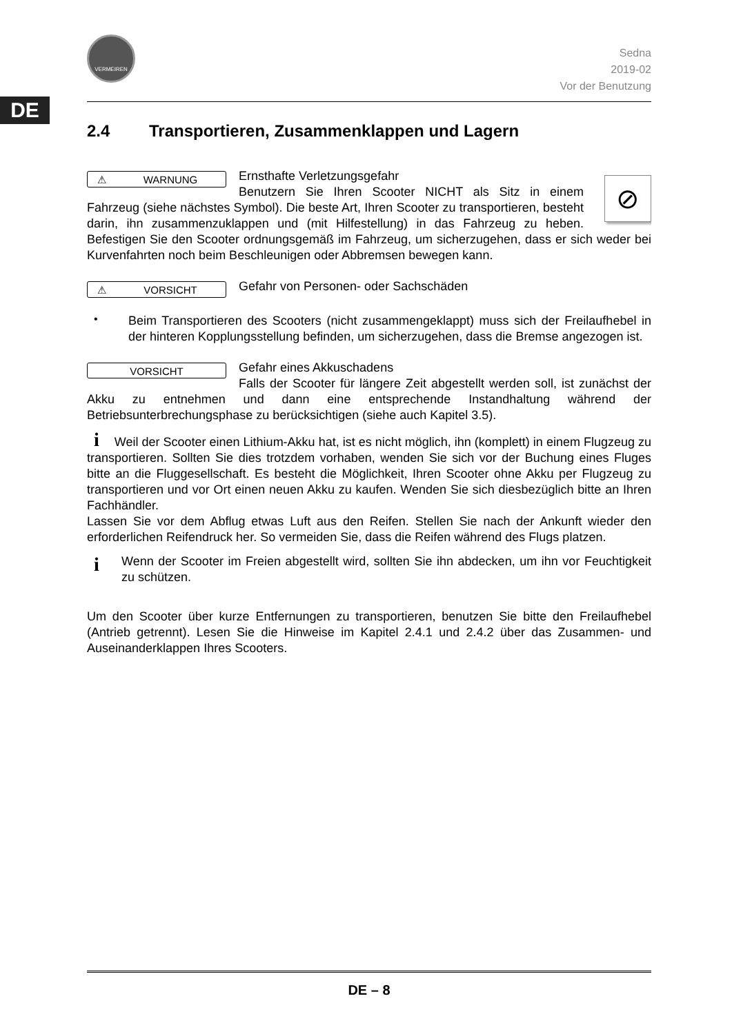DE
VERMEIREN
Sedna
2019-02
Vor der Benutzung
2.4 Transportieren, Zusammenklappen und Lagern
⚠ WARNUNG
⊘
Ernsthafte Verletzungsgefahr
Benutzern Sie Ihren Scooter NICHT als Sitz in einem Fahrzeug (siehe nächstes Symbol). Die beste Art, Ihren Scooter zu transportieren, besteht darin, ihn zusammenzuklappen und (mit Hilfestellung) in das Fahrzeug zu heben. Befestigen Sie den Scooter ordnungsgemäß im Fahrzeug, um sicherzugehen, dass er sich weder bei Kurvenfahrten noch beim Beschleunigen oder Abbremsen bewegen kann.
⚠ VORSICHT
Gefahr von Personen- oder Sachschäden
•
Beim Transportieren des Scooters (nicht zusammengeklappt) muss sich der Freilaufhebel in der hinteren Kopplungsstellung befinden, um sicherzugehen, dass die Bremse angezogen ist.
VORSICHT
Gefahr eines Akkuschadens
Falls der Scooter für längere Zeit abgestellt werden soll, ist zunächst der Akku zu entnehmen und dann eine entsprechende Instandhaltung während der Betriebsunterbrechungsphase zu berücksichtigen (siehe auch Kapitel 3.5).
i Weil der Scooter einen Lithium-Akku hat, ist es nicht möglich, ihn (komplett) in einem Flugzeug zu transportieren. Sollten Sie dies trotzdem vorhaben, wenden Sie sich vor der Buchung eines Fluges bitte an die Fluggesellschaft. Es besteht die Möglichkeit, Ihren Scooter ohne Akku per Flugzeug zu transportieren und vor Ort einen neuen Akku zu kaufen. Wenden Sie sich diesbezüglich bitte an Ihren Fachhändler.
Lassen Sie vor dem Abflug etwas Luft aus den Reifen. Stellen Sie nach der Ankunft wieder den erforderlichen Reifendruck her. So vermeiden Sie, dass die Reifen während des Flugs platzen.
i
Wenn der Scooter im Freien abgestellt wird, sollten Sie ihn abdecken, um ihn vor Feuchtigkeit zu schützen.
Um den Scooter über kurze Entfernungen zu transportieren, benutzen Sie bitte den Freilaufhebel (Antrieb getrennt). Lesen Sie die Hinweise im Kapitel 2.4.1 und 2.4.2 über das Zusammen- und Auseinanderklappen Ihres Scooters.
DE – 8